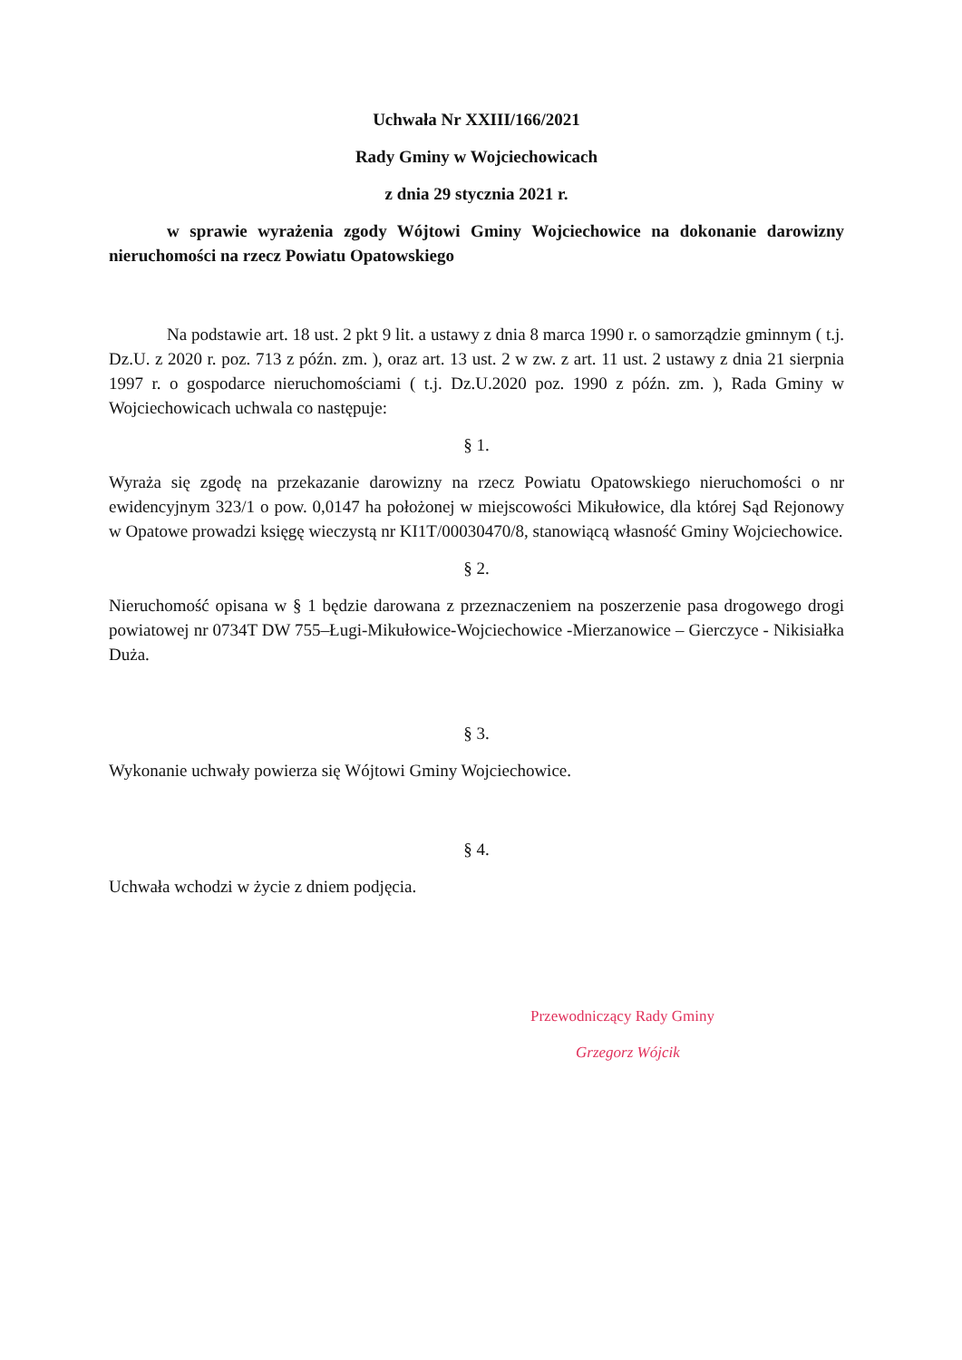Uchwała Nr XXIII/166/2021
Rady Gminy w Wojciechowicach
z dnia 29 stycznia 2021 r.
w sprawie wyrażenia zgody Wójtowi Gminy Wojciechowice na dokonanie darowizny nieruchomości na rzecz Powiatu Opatowskiego
Na podstawie art. 18 ust. 2 pkt 9 lit. a ustawy z dnia 8 marca 1990 r. o samorządzie gminnym ( t.j. Dz.U. z 2020 r. poz. 713 z późn. zm. ), oraz art. 13 ust. 2 w zw. z art. 11 ust. 2 ustawy z dnia 21 sierpnia 1997 r. o gospodarce nieruchomościami ( t.j. Dz.U.2020 poz. 1990 z późn. zm. ), Rada Gminy w Wojciechowicach uchwala co następuje:
§ 1.
Wyraża się zgodę na przekazanie darowizny na rzecz Powiatu Opatowskiego nieruchomości o nr ewidencyjnym 323/1 o pow. 0,0147 ha położonej w miejscowości Mikułowice, dla której Sąd Rejonowy w Opatowe prowadzi księgę wieczystą nr KI1T/00030470/8, stanowiącą własność Gminy Wojciechowice.
§ 2.
Nieruchomość opisana w § 1 będzie darowana z przeznaczeniem na poszerzenie pasa drogowego drogi powiatowej nr 0734T DW 755–Ługi-Mikułowice-Wojciechowice -Mierzanowice – Gierczyce - Nikisiałka Duża.
§ 3.
Wykonanie uchwały powierza się Wójtowi Gminy Wojciechowice.
§ 4.
Uchwała wchodzi w życie z dniem podjęcia.
Przewodniczący Rady Gminy
Grzegorz Wójcik